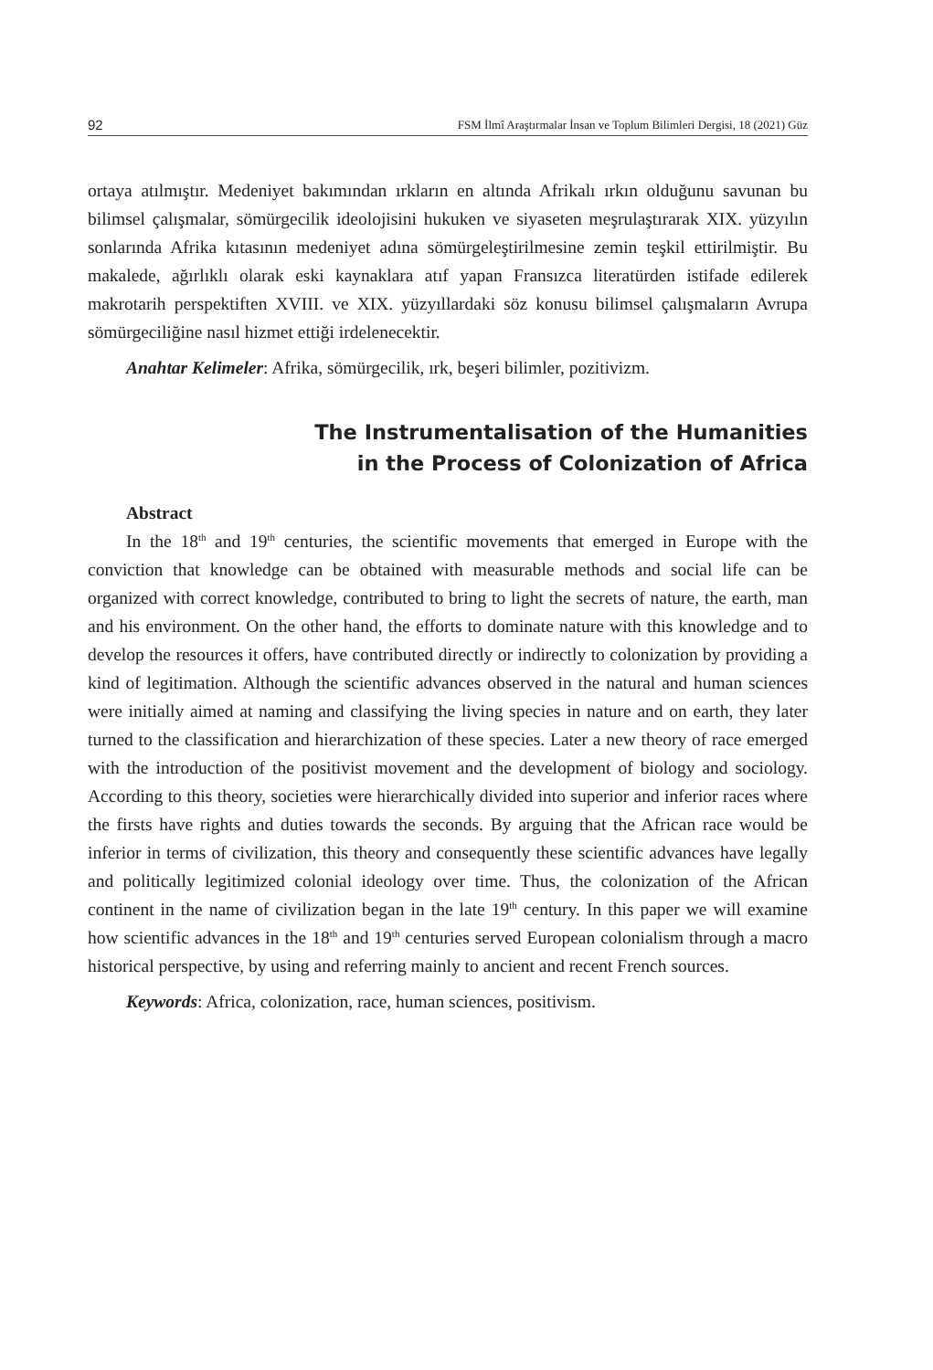92 FSM İlmî Araştırmalar İnsan ve Toplum Bilimleri Dergisi, 18 (2021) Güz
ortaya atılmıştır. Medeniyet bakımından ırkların en altında Afrikalı ırkın olduğunu savunan bu bilimsel çalışmalar, sömürgecilik ideolojisini hukuken ve siyaseten meşrulaştırarak XIX. yüzyılın sonlarında Afrika kıtasının medeniyet adına sömürgeleştirilmesine zemin teşkil ettirilmiştir. Bu makalede, ağırlıklı olarak eski kaynaklara atıf yapan Fransızca literatürden istifade edilerek makrotarih perspektiften XVIII. ve XIX. yüzyıllardaki söz konusu bilimsel çalışmaların Avrupa sömürgeciliğine nasıl hizmet ettiği irdelenecektir.
Anahtar Kelimeler: Afrika, sömürgecilik, ırk, beşeri bilimler, pozitivizm.
The Instrumentalisation of the Humanities
in the Process of Colonization of Africa
Abstract
In the 18<sup>th</sup> and 19<sup>th</sup> centuries, the scientific movements that emerged in Europe with the conviction that knowledge can be obtained with measurable methods and social life can be organized with correct knowledge, contributed to bring to light the secrets of nature, the earth, man and his environment. On the other hand, the efforts to dominate nature with this knowledge and to develop the resources it offers, have contributed directly or indirectly to colonization by providing a kind of legitimation. Although the scientific advances observed in the natural and human sciences were initially aimed at naming and classifying the living species in nature and on earth, they later turned to the classification and hierarchization of these species. Later a new theory of race emerged with the introduction of the positivist movement and the development of biology and sociology. According to this theory, societies were hierarchically divided into superior and inferior races where the firsts have rights and duties towards the seconds. By arguing that the African race would be inferior in terms of civilization, this theory and consequently these scientific advances have legally and politically legitimized colonial ideology over time. Thus, the colonization of the African continent in the name of civilization began in the late 19<sup>th</sup> century. In this paper we will examine how scientific advances in the 18<sup>th</sup> and 19<sup>th</sup> centuries served European colonialism through a macro historical perspective, by using and referring mainly to ancient and recent French sources.
Keywords: Africa, colonization, race, human sciences, positivism.